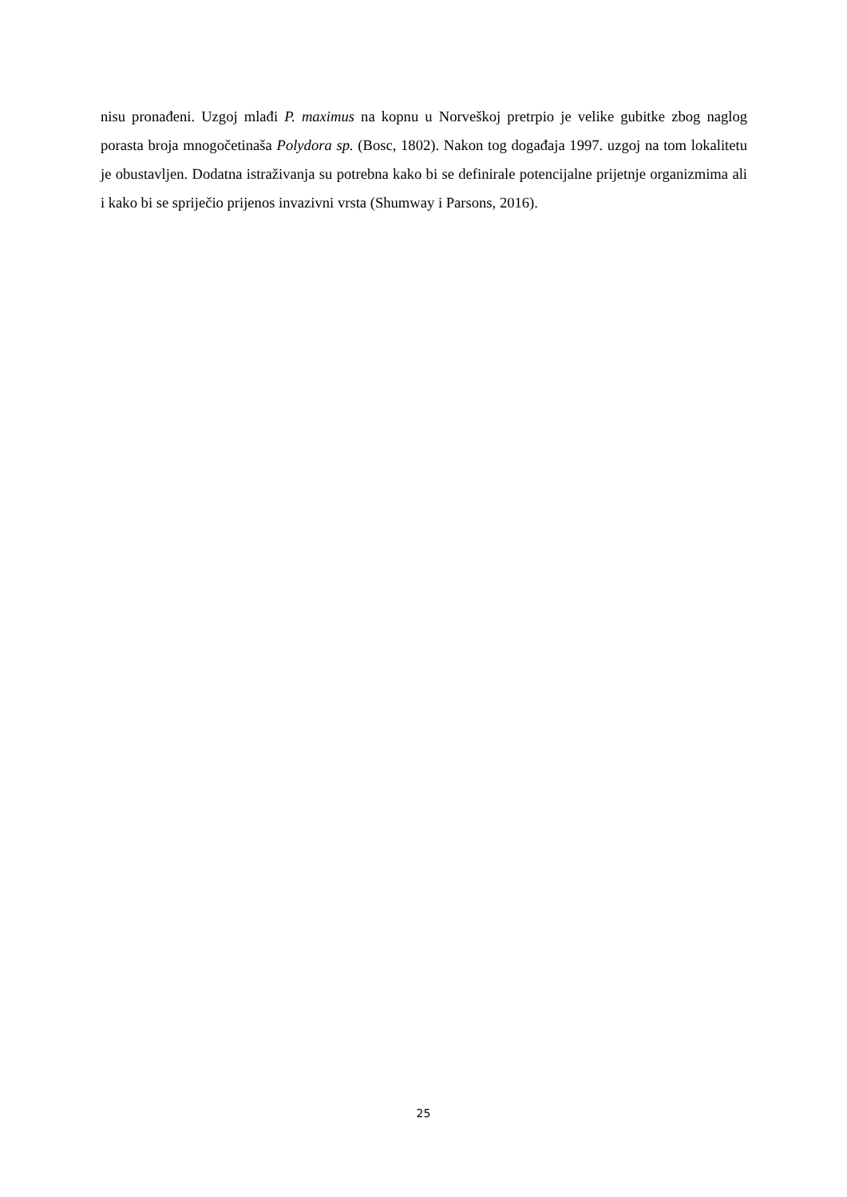nisu pronađeni. Uzgoj mlađi P. maximus na kopnu u Norveškoj pretrpio je velike gubitke zbog naglog porasta broja mnogočetinaša Polydora sp. (Bosc, 1802). Nakon tog događaja 1997. uzgoj na tom lokalitetu je obustavljen. Dodatna istraživanja su potrebna kako bi se definirale potencijalne prijetnje organizmima ali i kako bi se spriječio prijenos invazivni vrsta (Shumway i Parsons, 2016).
25